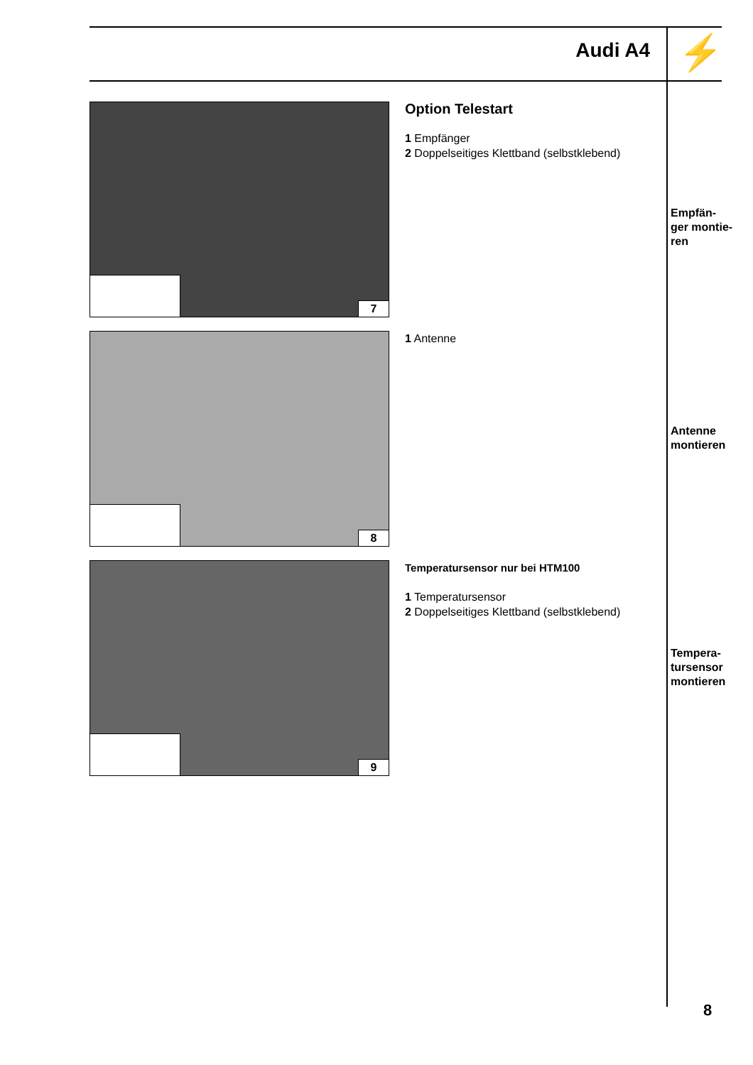Audi A4 ⚡
7
Option Telestart
1 Empfänger
2 Doppelseitiges Klettband (selbstklebend)
Empfän-
ger montie-
ren
8
1 Antenne
Antenne
montieren
9
Temperatursensor nur bei HTM100
1 Temperatursensor
2 Doppelseitiges Klettband (selbstklebend)
Tempera-
tursensor
montieren
8